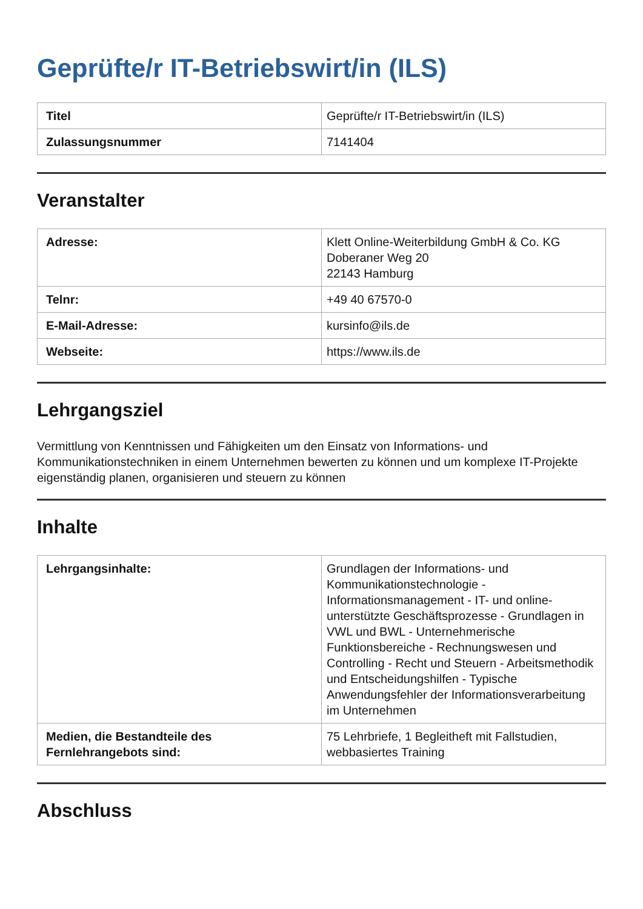Geprüfte/r IT-Betriebswirt/in (ILS)
| Titel | Geprüfte/r IT-Betriebswirt/in (ILS) |
| Zulassungsnummer | 7141404 |
Veranstalter
| Adresse: | Klett Online-Weiterbildung GmbH & Co. KG Doberaner Weg 20 22143 Hamburg |
| Telnr: | +49 40 67570-0 |
| E-Mail-Adresse: | kursinfo@ils.de |
| Webseite: | https://www.ils.de |
Lehrgangsziel
Vermittlung von Kenntnissen und Fähigkeiten um den Einsatz von Informations- und Kommunikationstechniken in einem Unternehmen bewerten zu können und um komplexe IT-Projekte eigenständig planen, organisieren und steuern zu können
Inhalte
| Lehrgangsinhalte: | Grundlagen der Informations- und Kommunikationstechnologie - Informationsmanagement - IT- und online-unterstützte Geschäftsprozesse - Grundlagen in VWL und BWL - Unternehmerische Funktionsbereiche - Rechnungswesen und Controlling - Recht und Steuern - Arbeitsmethodik und Entscheidungshilfen - Typische Anwendungsfehler der Informationsverarbeitung im Unternehmen |
| Medien, die Bestandteile des Fernlehrangebots sind: | 75 Lehrbriefe, 1 Begleitheft mit Fallstudien, webbasiertes Training |
Abschluss